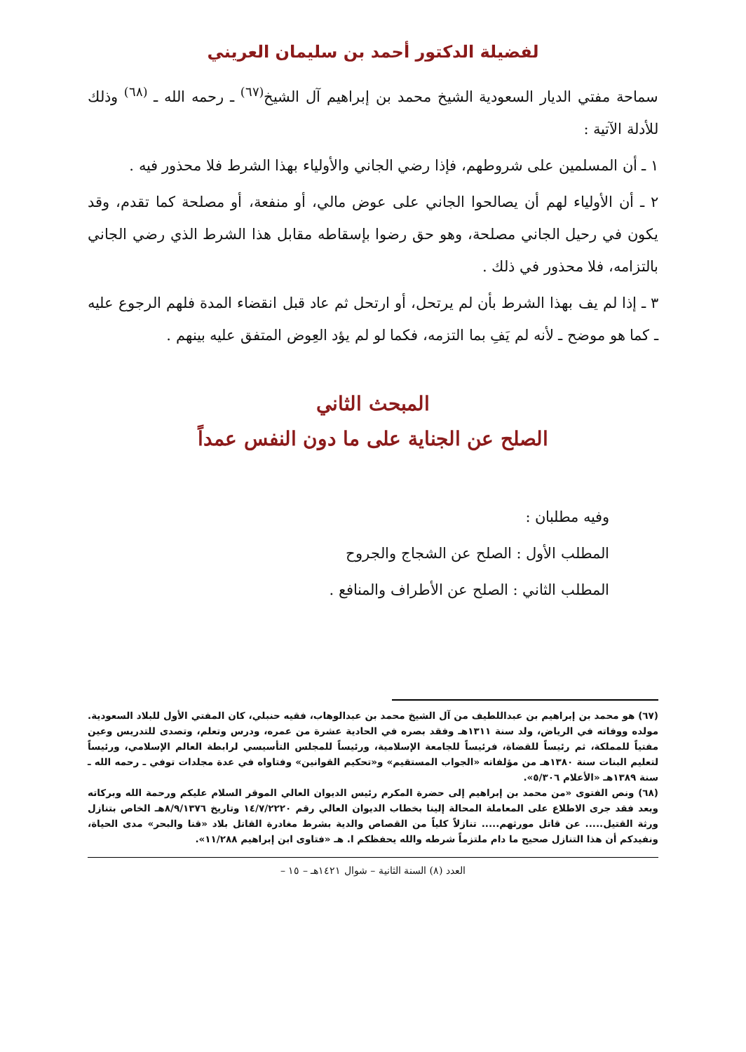لفضيلة الدكتور أحمد بن سليمان العريني
سماحة مفتي الديار السعودية الشيخ محمد بن إبراهيم آل الشيخ<sup>(٦٧)</sup> ـ رحمه الله ـ <sup>(٦٨)</sup> وذلك للأدلة الآتية :
١ ـ أن المسلمين على شروطهم، فإذا رضي الجاني والأولياء بهذا الشرط فلا محذور فيه .
٢ ـ أن الأولياء لهم أن يصالحوا الجاني على عوض مالي، أو منفعة، أو مصلحة كما تقدم، وقد يكون في رحيل الجاني مصلحة، وهو حق رضوا بإسقاطه مقابل هذا الشرط الذي رضي الجاني بالتزامه، فلا محذور في ذلك .
٣ ـ إذا لم يف بهذا الشرط بأن لم يرتحل، أو ارتحل ثم عاد قبل انقضاء المدة فلهم الرجوع عليه ـ كما هو موضح ـ لأنه لم يَفِ بما التزمه، فكما لو لم يؤد العِوض المتفق عليه بينهم .
المبحث الثاني
الصلح عن الجناية على ما دون النفس عمداً
وفيه مطلبان :
المطلب الأول : الصلح عن الشجاج والجروح
المطلب الثاني : الصلح عن الأطراف والمنافع .
(٦٧) هو محمد بن إبراهيم بن عبداللطيف من آل الشيخ محمد بن عبدالوهاب، فقيه حنبلي، كان المفتي الأول للبلاد السعودية. مولده ووفاته في الرياض، ولد سنة ١٣١١هـ وفقد بصره في الحادية عشرة من عمره، ودرس وتعلم، وتصدى للتدريس وعين مفتياً للمملكة، ثم رئيساً للقضاة، فرئيساً للجامعة الإسلامية، ورئيساً للمجلس التأسيسي لرابطة العالم الإسلامي، ورئيساً لتعليم البنات سنة ١٣٨٠هـ من مؤلفاته «الجواب المستقيم» و«تحكيم القوانين» وفتاواه في عدة مجلدات توفي ـ رحمه الله ـ سنة ١٣٨٩هـ «الأعلام ٥/٣٠٦».
(٦٨) ونص الفتوى «من محمد بن إبراهيم إلى حضرة المكرم رئيس الديوان العالي الموقر السلام عليكم ورحمة الله وبركاته وبعد فقد جرى الاطلاع على المعاملة المحالة إلينا بخطاب الديوان العالي رقم ١٤/٧/٢٢٢٠ وتاريخ ٨/٩/١٣٧٦هـ الخاص بتنازل ورثة القتيل..... عن قاتل مورثهم..... تنازلاً كلياً من القصاص والدية بشرط مغادرة القاتل بلاد «قنا والبحر» مدى الحياة، ونفيدكم أن هذا التنازل صحيح ما دام ملتزماً شرطه والله يحفظكم ا. هـ «فتاوى ابن إبراهيم ١١/٢٨٨».
العدد (٨) السنة الثانية – شوال ١٤٢١هـ – ١٥ –